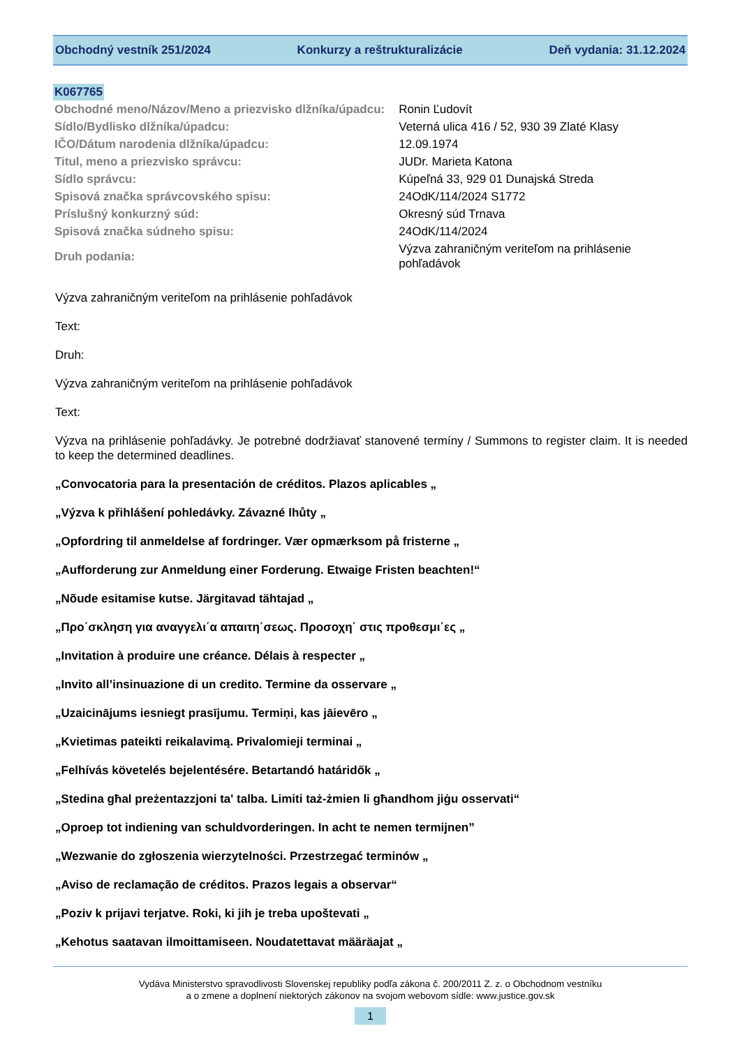Obchodný vestník 251/2024 Konkurzy a reštrukturalizácie Deň vydania: 31.12.2024
K067765
| Obchodné meno/Názov/Meno a priezvisko dlžníka/úpadcu: | Ronin Ľudovít |
| Sídlo/Bydlisko dlžníka/úpadcu: | Veterná ulica 416 / 52, 930 39 Zlaté Klasy |
| IČO/Dátum narodenia dlžníka/úpadcu: | 12.09.1974 |
| Titul, meno a priezvisko správcu: | JUDr. Marieta Katona |
| Sídlo správcu: | Kúpeľná 33, 929 01 Dunajská Streda |
| Spisová značka správcovského spisu: | 24OdK/114/2024 S1772 |
| Príslušný konkurzný súd: | Okresný súd Trnava |
| Spisová značka súdneho spisu: | 24OdK/114/2024 |
| Druh podania: | Výzva zahraničným veriteľom na prihlásenie pohľadávok |
Výzva zahraničným veriteľom na prihlásenie pohľadávok
Text:
Druh:
Výzva zahraničným veriteľom na prihlásenie pohľadávok
Text:
Výzva na prihlásenie pohľadávky. Je potrebné dodržiavať stanovené termíny / Summons to register claim. It is needed to keep the determined deadlines.
„Convocatoria para la presentación de créditos. Plazos aplicables „
„Výzva k přihlášení pohledávky. Závazné lhůty „
„Opfordring til anmeldelse af fordringer. Vær opmærksom på fristerne „
„Aufforderung zur Anmeldung einer Forderung. Etwaige Fristen beachten!“
„Nõude esitamise kutse. Järgitavad tähtajad „
„Προ΄σκληση για αναγγελι΄α απαιτη΄σεως. Προσοχη΄ στις προθεσμι΄ες „
„Invitation à produire une créance. Délais à respecter „
„Invito all’insinuazione di un credito. Termine da osservare „
„Uzaicinājums iesniegt prasījumu. Termiņi, kas jāievēro „
„Kvietimas pateikti reikalavimą. Privalomieji terminai „
„Felhívás követelés bejelentésére. Betartandó határidők „
„Stedina għal preżentazzjoni ta' talba. Limiti taż-żmien li għandhom jiġu osservati“
„Oproep tot indiening van schuldvorderingen. In acht te nemen termijnen”
„Wezwanie do zgłoszenia wierzytelności. Przestrzegać terminów „
„Aviso de reclamação de créditos. Prazos legais a observar“
„Poziv k prijavi terjatve. Roki, ki jih je treba upoštevati „
„Kehotus saatavan ilmoittamiseen. Noudatettavat määräajat „
Vydáva Ministerstvo spravodlivosti Slovenskej republiky podľa zákona č. 200/2011 Z. z. o Obchodnom vestníku
a o zmene a doplnení niektorých zákonov na svojom webovom sídle: www.justice.gov.sk
1